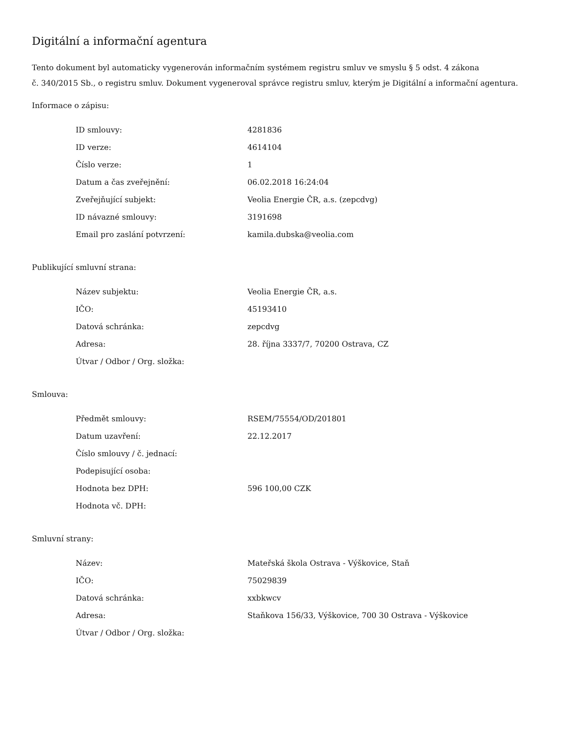Digitální a informační agentura
Tento dokument byl automaticky vygenerován informačním systémem registru smluv ve smyslu § 5 odst. 4 zákona
č. 340/2015 Sb., o registru smluv. Dokument vygeneroval správce registru smluv, kterým je Digitální a informační agentura.
Informace o zápisu:
| ID smlouvy: | 4281836 |
| ID verze: | 4614104 |
| Číslo verze: | 1 |
| Datum a čas zveřejnění: | 06.02.2018 16:24:04 |
| Zveřejňující subjekt: | Veolia Energie ČR, a.s. (zepcdvg) |
| ID návazné smlouvy: | 3191698 |
| Email pro zaslání potvrzení: | kamila.dubska@veolia.com |
Publikující smluvní strana:
| Název subjektu: | Veolia Energie ČR, a.s. |
| IČO: | 45193410 |
| Datová schránka: | zepcdvg |
| Adresa: | 28. října 3337/7, 70200 Ostrava, CZ |
| Útvar / Odbor / Org. složka: | |
Smlouva:
| Předmět smlouvy: | RSEM/75554/OD/201801 |
| Datum uzavření: | 22.12.2017 |
| Číslo smlouvy / č. jednací: | |
| Podepisující osoba: | |
| Hodnota bez DPH: | 596 100,00 CZK |
| Hodnota vč. DPH: | |
Smluvní strany:
| Název: | Mateřská škola Ostrava - Výškovice, Staň |
| IČO: | 75029839 |
| Datová schránka: | xxbkwcv |
| Adresa: | Staňkova 156/33, Výškovice, 700 30 Ostrava - Výškovice |
| Útvar / Odbor / Org. složka: | |